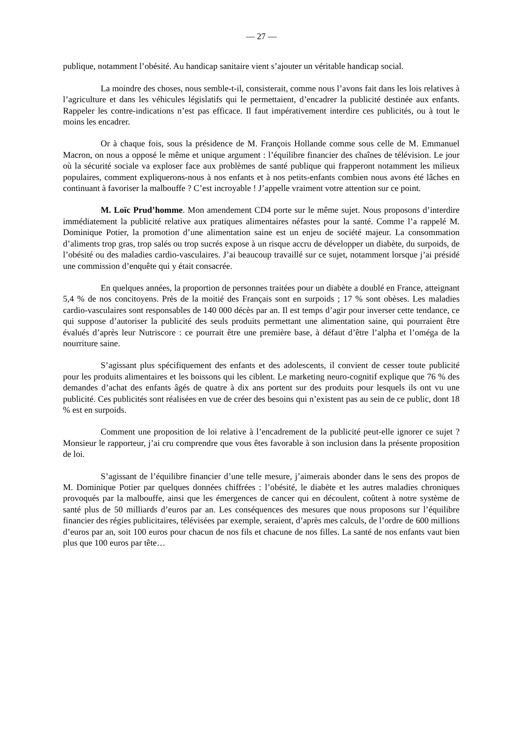— 27 —
publique, notamment l’obésité. Au handicap sanitaire vient s’ajouter un véritable handicap social.
La moindre des choses, nous semble-t-il, consisterait, comme nous l’avons fait dans les lois relatives à l’agriculture et dans les véhicules législatifs qui le permettaient, d’encadrer la publicité destinée aux enfants. Rappeler les contre-indications n’est pas efficace. Il faut impérativement interdire ces publicités, ou à tout le moins les encadrer.
Or à chaque fois, sous la présidence de M. François Hollande comme sous celle de M. Emmanuel Macron, on nous a opposé le même et unique argument : l’équilibre financier des chaînes de télévision. Le jour où la sécurité sociale va exploser face aux problèmes de santé publique qui frapperont notamment les milieux populaires, comment expliquerons-nous à nos enfants et à nos petits-enfants combien nous avons été lâches en continuant à favoriser la malbouffe ? C’est incroyable ! J’appelle vraiment votre attention sur ce point.
M. Loïc Prud’homme. Mon amendement CD4 porte sur le même sujet. Nous proposons d’interdire immédiatement la publicité relative aux pratiques alimentaires néfastes pour la santé. Comme l’a rappelé M. Dominique Potier, la promotion d’une alimentation saine est un enjeu de société majeur. La consommation d’aliments trop gras, trop salés ou trop sucrés expose à un risque accru de développer un diabète, du surpoids, de l’obésité ou des maladies cardio-vasculaires. J’ai beaucoup travaillé sur ce sujet, notamment lorsque j’ai présidé une commission d’enquête qui y était consacrée.
En quelques années, la proportion de personnes traitées pour un diabète a doublé en France, atteignant 5,4 % de nos concitoyens. Près de la moitié des Français sont en surpoids ; 17 % sont obèses. Les maladies cardio-vasculaires sont responsables de 140 000 décès par an. Il est temps d’agir pour inverser cette tendance, ce qui suppose d’autoriser la publicité des seuls produits permettant une alimentation saine, qui pourraient être évalués d’après leur Nutriscore : ce pourrait être une première base, à défaut d’être l’alpha et l’oméga de la nourriture saine.
S’agissant plus spécifiquement des enfants et des adolescents, il convient de cesser toute publicité pour les produits alimentaires et les boissons qui les ciblent. Le marketing neuro-cognitif explique que 76 % des demandes d’achat des enfants âgés de quatre à dix ans portent sur des produits pour lesquels ils ont vu une publicité. Ces publicités sont réalisées en vue de créer des besoins qui n’existent pas au sein de ce public, dont 18 % est en surpoids.
Comment une proposition de loi relative à l’encadrement de la publicité peut-elle ignorer ce sujet ? Monsieur le rapporteur, j’ai cru comprendre que vous êtes favorable à son inclusion dans la présente proposition de loi.
S’agissant de l’équilibre financier d’une telle mesure, j’aimerais abonder dans le sens des propos de M. Dominique Potier par quelques données chiffrées : l’obésité, le diabète et les autres maladies chroniques provoqués par la malbouffe, ainsi que les émergences de cancer qui en découlent, coûtent à notre système de santé plus de 50 milliards d’euros par an. Les conséquences des mesures que nous proposons sur l’équilibre financier des régies publicitaires, télévisées par exemple, seraient, d’après mes calculs, de l’ordre de 600 millions d’euros par an, soit 100 euros pour chacun de nos fils et chacune de nos filles. La santé de nos enfants vaut bien plus que 100 euros par tête…